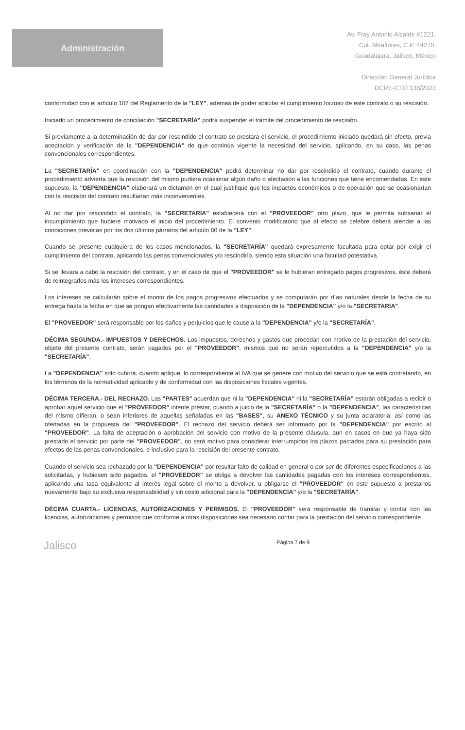Administración
Av. Fray Antonio Alcalde #1221,
Col. Miraflores, C.P. 44270,
Guadalajara, Jalisco, México
Dirección General Jurídica
DCRE-CTO 138/2023
conformidad con el artículo 107 del Reglamento de la "LEY", además de poder solicitar el cumplimiento forzoso de este contrato o su rescisión.
Iniciado un procedimiento de conciliación "SECRETARÍA" podrá suspender el trámite del procedimiento de rescisión.
Si previamente a la determinación de dar por rescindido el contrato se prestara el servicio, el procedimiento iniciado quedará sin efecto, previa aceptación y verificación de la "DEPENDENCIA" de que continúa vigente la necesidad del servicio, aplicando, en su caso, las penas convencionales correspondientes.
La "SECRETARÍA" en coordinación con la "DEPENDENCIA" podrá determinar no dar por rescindido el contrato, cuando durante el procedimiento advierta que la rescisión del mismo pudiera ocasionar algún daño o afectación a las funciones que tiene encomendadas. En este supuesto, la "DEPENDENCIA" elaborará un dictamen en el cual justifique que los impactos económicos o de operación que se ocasionarían con la rescisión del contrato resultarían más inconvenientes.
Al no dar por rescindido el contrato, la "SECRETARÍA" establecerá con el "PROVEEDOR" otro plazo, que le permita subsanar el incumplimiento que hubiere motivado el inicio del procedimiento. El convenio modificatorio que al efecto se celebre deberá atender a las condiciones previstas por los dos últimos párrafos del artículo 80 de la "LEY".
Cuando se presente cualquiera de los casos mencionados, la "SECRETARÍA" quedará expresamente facultada para optar por exigir el cumplimiento del contrato, aplicando las penas convencionales y/o rescindirlo, siendo esta situación una facultad potestativa.
Si se llevara a cabo la rescisión del contrato, y en el caso de que el "PROVEEDOR" se le hubieran entregado pagos progresivos, éste deberá de reintegrarlos más los intereses correspondientes.
Los intereses se calcularán sobre el monto de los pagos progresivos efectuados y se computarán por días naturales desde la fecha de su entrega hasta la fecha en que se pongan efectivamente las cantidades a disposición de la "DEPENDENCIA" y/o la "SECRETARÍA".
El "PROVEEDOR" será responsable por los daños y perjuicios que le cause a la "DEPENDENCIA" y/o la "SECRETARÍA".
DÉCIMA SEGUNDA.- IMPUESTOS Y DERECHOS. Los impuestos, derechos y gastos que procedan con motivo de la prestación del servicio, objeto del presente contrato, serán pagados por el "PROVEEDOR", mismos que no serán repercutidos a la "DEPENDENCIA" y/o la "SECRETARÍA".
La "DEPENDENCIA" sólo cubrirá, cuando aplique, lo correspondiente al IVA que se genere con motivo del servicio que se está contratando, en los términos de la normatividad aplicable y de conformidad con las disposiciones fiscales vigentes.
DÉCIMA TERCERA.- DEL RECHAZO. Las "PARTES" acuerdan que ni la "DEPENDENCIA" ni la "SECRETARÍA" estarán obligadas a recibir o aprobar aquel servicio que el "PROVEEDOR" intente prestar, cuando a juicio de la "SECRETARÍA" o la "DEPENDENCIA", las características del mismo difieran, o sean inferiores de aquellas señaladas en las "BASES", su ANEXO TÉCNICO y su junta aclaratoria, así como las ofertadas en la propuesta del "PROVEEDOR". El rechazo del servicio deberá ser informado por la "DEPENDENCIA" por escrito al "PROVEEDOR". La falta de aceptación o aprobación del servicio con motivo de la presente cláusula, aun en casos en que ya haya sido prestado el servicio por parte del "PROVEEDOR", no será motivo para considerar interrumpidos los plazos pactados para su prestación para efectos de las penas convencionales, e inclusive para la rescisión del presente contrato.
Cuando el servicio sea rechazado por la "DEPENDENCIA" por resultar falto de calidad en general o por ser de diferentes especificaciones a las solicitadas, y hubiesen sido pagados, el "PROVEEDOR" se obliga a devolver las cantidades pagadas con los intereses correspondientes, aplicando una tasa equivalente al interés legal sobre el monto a devolver, u obligarse el "PROVEEDOR" en este supuesto a prestarlos nuevamente bajo su exclusiva responsabilidad y sin costo adicional para la "DEPENDENCIA" y/o la "SECRETARÍA".
DÉCIMA CUARTA.- LICENCIAS, AUTORIZACIONES Y PERMISOS. El "PROVEEDOR" será responsable de tramitar y contar con las licencias, autorizaciones y permisos que conforme a otras disposiciones sea necesario contar para la prestación del servicio correspondiente.
Jalisco Página 7 de 9